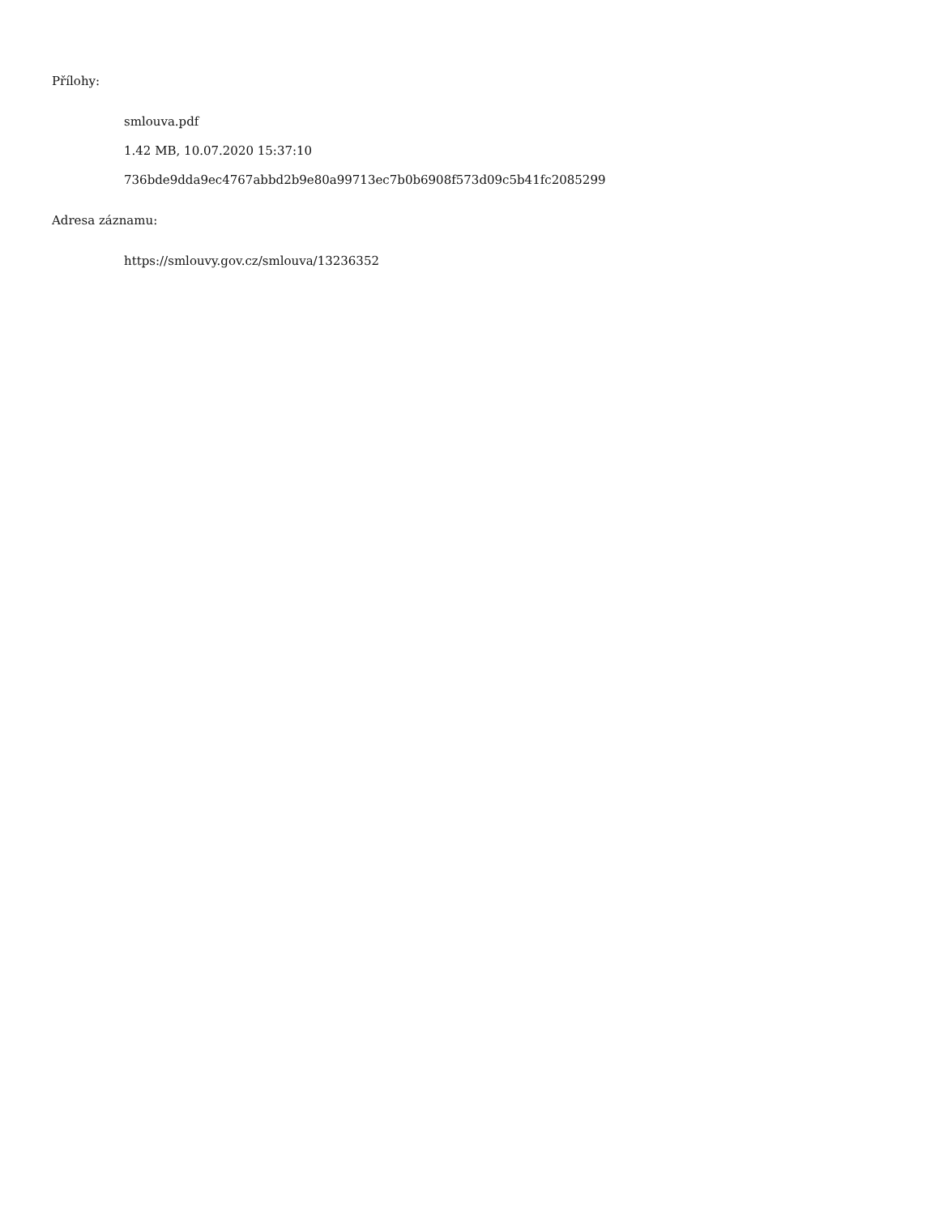Přílohy:
smlouva.pdf
1.42 MB, 10.07.2020 15:37:10
736bde9dda9ec4767abbd2b9e80a99713ec7b0b6908f573d09c5b41fc2085299
Adresa záznamu:
https://smlouvy.gov.cz/smlouva/13236352